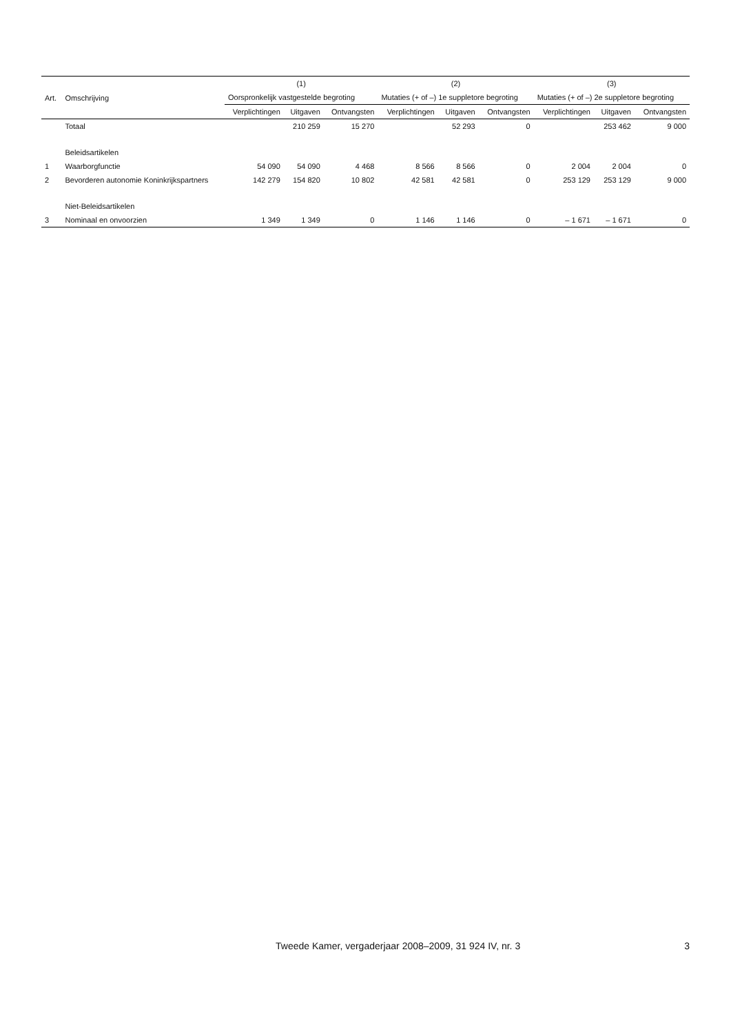| | | (1) | | | (2) | | | (3) | | |
| --- | --- | --- | --- | --- | --- | --- | --- | --- | --- | --- |
| Art. | Omschrijving | Oorspronkelijk vastgestelde begroting | | | Mutaties (+ of –) 1e suppletore begroting | | | Mutaties (+ of –) 2e suppletore begroting | | |
| | | Verplichtingen | Uitgaven | Ontvangsten | Verplichtingen | Uitgaven | Ontvangsten | Verplichtingen | Uitgaven | Ontvangsten |
| | Totaal | | 210 259 | 15 270 | | 52 293 | 0 | | 253 462 | 9 000 |
| | Beleidsartikelen | | | | | | | | | |
| 1 | Waarborgfunctie | 54 090 | 54 090 | 4 468 | 8 566 | 8 566 | 0 | 2 004 | 2 004 | 0 |
| 2 | Bevorderen autonomie Koninkrijkspartners | 142 279 | 154 820 | 10 802 | 42 581 | 42 581 | 0 | 253 129 | 253 129 | 9 000 |
| | Niet-Beleidsartikelen | | | | | | | | | |
| 3 | Nominaal en onvoorzien | 1 349 | 1 349 | 0 | 1 146 | 1 146 | 0 | – 1 671 | – 1 671 | 0 |
Tweede Kamer, vergaderjaar 2008–2009, 31 924 IV, nr. 3 3